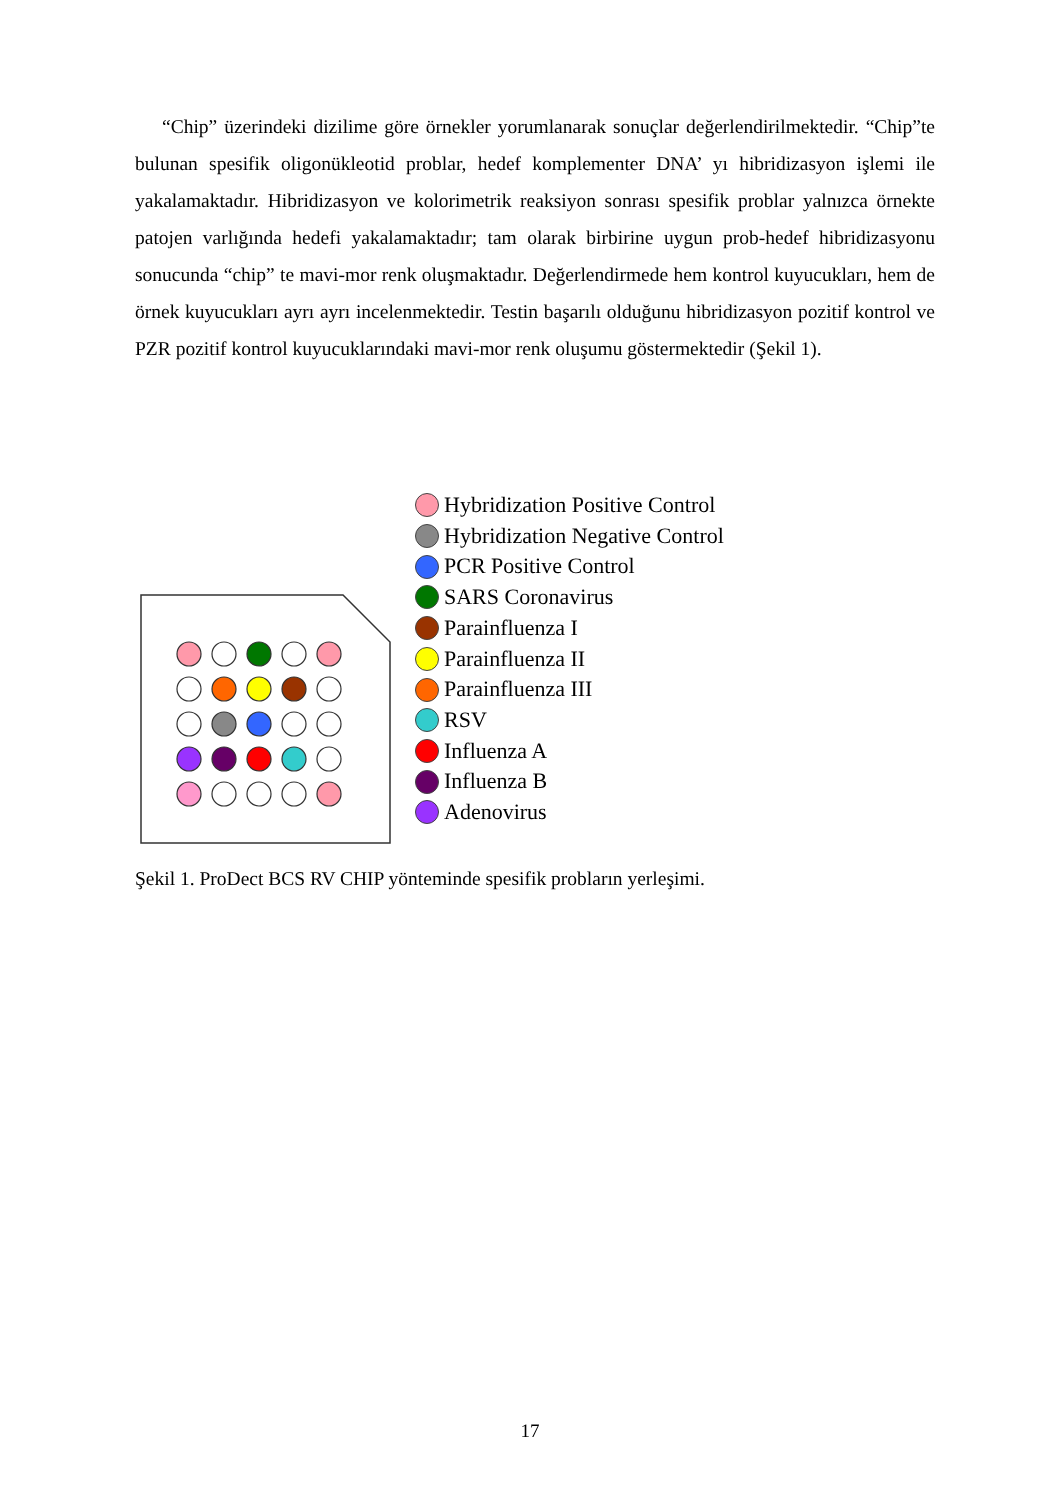“Chip” üzerindeki dizilime göre örnekler yorumlanarak sonuçlar değerlendirilmektedir. “Chip”te bulunan spesifik oligonükleotid problar, hedef komplementer DNA’ yı hibridizasyon işlemi ile yakalamaktadır. Hibridizasyon ve kolorimetrik reaksiyon sonrası spesifik problar yalnızca örnekte patojen varlığında hedefi yakalamaktadır; tam olarak birbirine uygun prob-hedef hibridizasyonu sonucunda “chip” te mavi-mor renk oluşmaktadır. Değerlendirmede hem kontrol kuyucukları, hem de örnek kuyucukları ayrı ayrı incelenmektedir. Testin başarılı olduğunu hibridizasyon pozitif kontrol ve PZR pozitif kontrol kuyucuklarındaki mavi-mor renk oluşumu göstermektedir (Şekil 1).
Hybridization Positive Control
Hybridization Negative Control
PCR Positive Control
SARS Coronavirus
Parainfluenza I
Parainfluenza II
Parainfluenza III
RSV
Influenza A
Influenza B
Adenovirus
Şekil 1. ProDect BCS RV CHIP yönteminde spesifik probların yerleşimi.
17